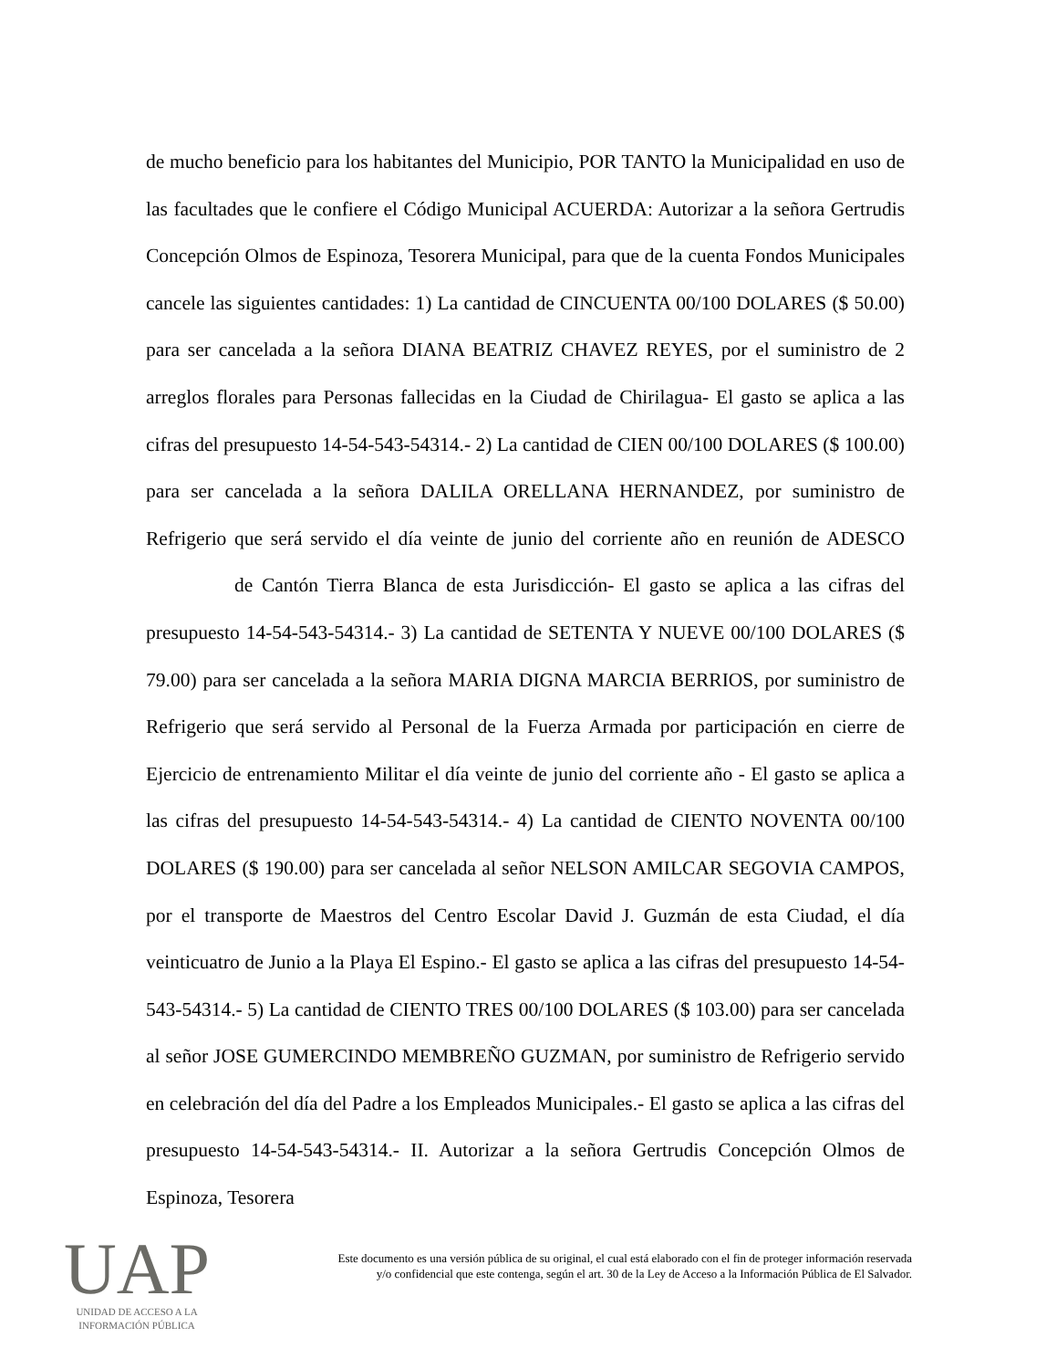de mucho beneficio para los habitantes del Municipio, POR TANTO la Municipalidad en uso de las facultades que le confiere el Código Municipal ACUERDA: Autorizar a la señora Gertrudis Concepción Olmos de Espinoza, Tesorera Municipal, para que de la cuenta Fondos Municipales cancele las siguientes cantidades: 1) La cantidad de CINCUENTA 00/100 DOLARES ($ 50.00) para ser cancelada a la señora DIANA BEATRIZ CHAVEZ REYES, por el suministro de 2 arreglos florales para Personas fallecidas en la Ciudad de Chirilagua- El gasto se aplica a las cifras del presupuesto 14-54-543-54314.- 2) La cantidad de CIEN 00/100 DOLARES ($ 100.00) para ser cancelada a la señora DALILA ORELLANA HERNANDEZ, por suministro de Refrigerio que será servido el día veinte de junio del corriente año en reunión de ADESCO de Cantón Tierra Blanca de esta Jurisdicción- El gasto se aplica a las cifras del presupuesto 14-54-543-54314.- 3) La cantidad de SETENTA Y NUEVE 00/100 DOLARES ($ 79.00) para ser cancelada a la señora MARIA DIGNA MARCIA BERRIOS, por suministro de Refrigerio que será servido al Personal de la Fuerza Armada por participación en cierre de Ejercicio de entrenamiento Militar el día veinte de junio del corriente año - El gasto se aplica a las cifras del presupuesto 14-54-543-54314.- 4) La cantidad de CIENTO NOVENTA 00/100 DOLARES ($ 190.00) para ser cancelada al señor NELSON AMILCAR SEGOVIA CAMPOS, por el transporte de Maestros del Centro Escolar David J. Guzmán de esta Ciudad, el día veinticuatro de Junio a la Playa El Espino.- El gasto se aplica a las cifras del presupuesto 14-54-543-54314.- 5) La cantidad de CIENTO TRES 00/100 DOLARES ($ 103.00) para ser cancelada al señor JOSE GUMERCINDO MEMBREÑO GUZMAN, por suministro de Refrigerio servido en celebración del día del Padre a los Empleados Municipales.- El gasto se aplica a las cifras del presupuesto 14-54-543-54314.- II. Autorizar a la señora Gertrudis Concepción Olmos de Espinoza, Tesorera
UAP
UNIDAD DE ACCESO A LA
INFORMACIÓN PÚBLICA
Este documento es una versión pública de su original, el cual está elaborado con el fin de proteger información reservada
y/o confidencial que este contenga, según el art. 30 de la Ley de Acceso a la Información Pública de El Salvador.